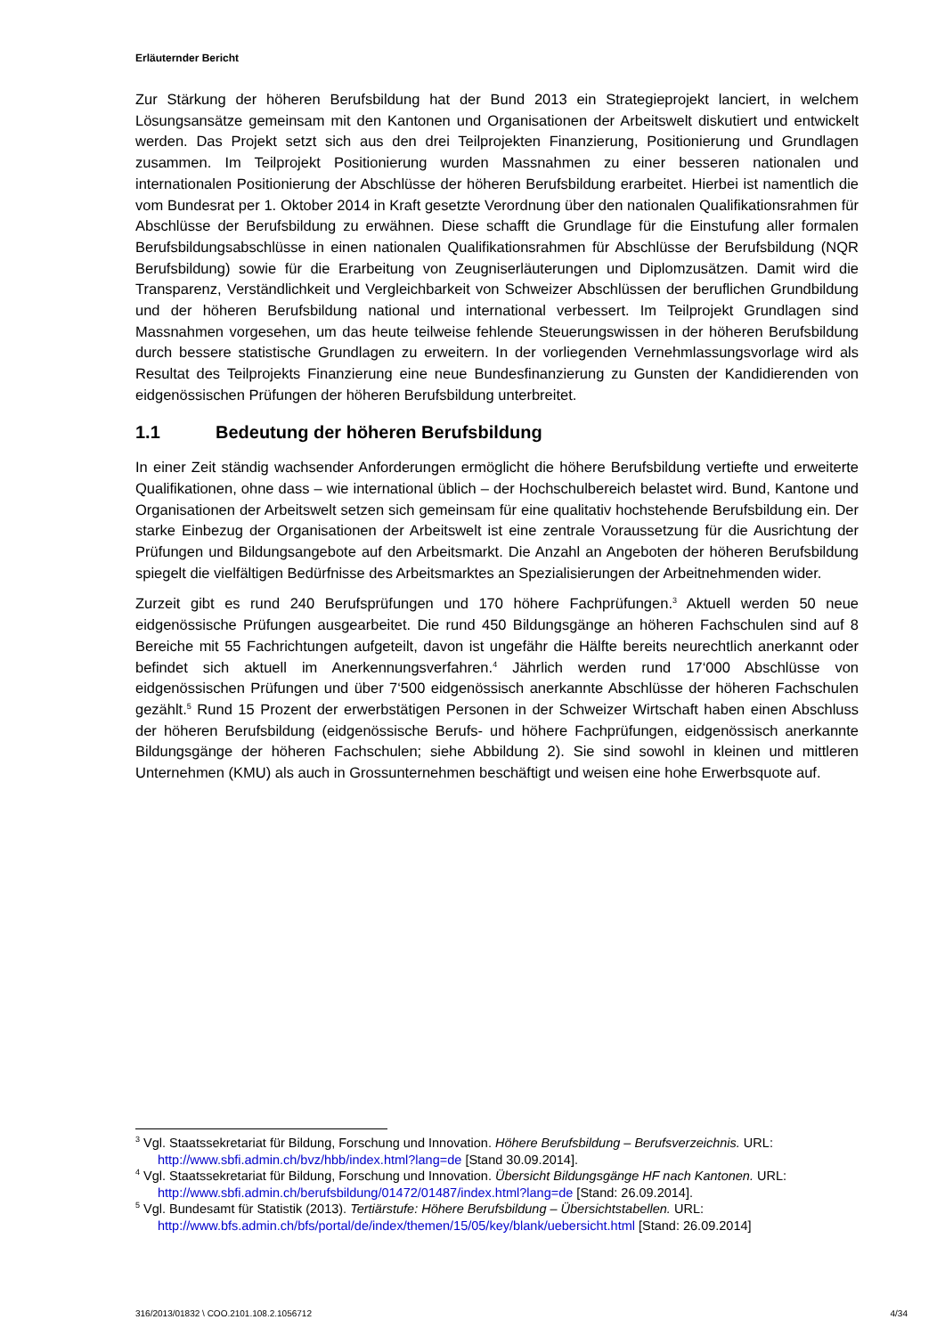Erläuternder Bericht
Zur Stärkung der höheren Berufsbildung hat der Bund 2013 ein Strategieprojekt lanciert, in welchem Lösungsansätze gemeinsam mit den Kantonen und Organisationen der Arbeitswelt diskutiert und entwickelt werden. Das Projekt setzt sich aus den drei Teilprojekten Finanzierung, Positionierung und Grundlagen zusammen. Im Teilprojekt Positionierung wurden Massnahmen zu einer besseren nationalen und internationalen Positionierung der Abschlüsse der höheren Berufsbildung erarbeitet. Hierbei ist namentlich die vom Bundesrat per 1. Oktober 2014 in Kraft gesetzte Verordnung über den nationalen Qualifikationsrahmen für Abschlüsse der Berufsbildung zu erwähnen. Diese schafft die Grundlage für die Einstufung aller formalen Berufsbildungsabschlüsse in einen nationalen Qualifikationsrahmen für Abschlüsse der Berufsbildung (NQR Berufsbildung) sowie für die Erarbeitung von Zeugniserläuterungen und Diplomzusätzen. Damit wird die Transparenz, Verständlichkeit und Vergleichbarkeit von Schweizer Abschlüssen der beruflichen Grundbildung und der höheren Berufsbildung national und international verbessert. Im Teilprojekt Grundlagen sind Massnahmen vorgesehen, um das heute teilweise fehlende Steuerungswissen in der höheren Berufsbildung durch bessere statistische Grundlagen zu erweitern. In der vorliegenden Vernehmlassungsvorlage wird als Resultat des Teilprojekts Finanzierung eine neue Bundesfinanzierung zu Gunsten der Kandidierenden von eidgenössischen Prüfungen der höheren Berufsbildung unterbreitet.
1.1 Bedeutung der höheren Berufsbildung
In einer Zeit ständig wachsender Anforderungen ermöglicht die höhere Berufsbildung vertiefte und erweiterte Qualifikationen, ohne dass – wie international üblich – der Hochschulbereich belastet wird. Bund, Kantone und Organisationen der Arbeitswelt setzen sich gemeinsam für eine qualitativ hochstehende Berufsbildung ein. Der starke Einbezug der Organisationen der Arbeitswelt ist eine zentrale Voraussetzung für die Ausrichtung der Prüfungen und Bildungsangebote auf den Arbeitsmarkt. Die Anzahl an Angeboten der höheren Berufsbildung spiegelt die vielfältigen Bedürfnisse des Arbeitsmarktes an Spezialisierungen der Arbeitnehmenden wider.
Zurzeit gibt es rund 240 Berufsprüfungen und 170 höhere Fachprüfungen.<sup>3</sup> Aktuell werden 50 neue eidgenössische Prüfungen ausgearbeitet. Die rund 450 Bildungsgänge an höheren Fachschulen sind auf 8 Bereiche mit 55 Fachrichtungen aufgeteilt, davon ist ungefähr die Hälfte bereits neurechtlich anerkannt oder befindet sich aktuell im Anerkennungsverfahren.<sup>4</sup> Jährlich werden rund 17‘000 Abschlüsse von eidgenössischen Prüfungen und über 7‘500 eidgenössisch anerkannte Abschlüsse der höheren Fachschulen gezählt.<sup>5</sup> Rund 15 Prozent der erwerbstätigen Personen in der Schweizer Wirtschaft haben einen Abschluss der höheren Berufsbildung (eidgenössische Berufs- und höhere Fachprüfungen, eidgenössisch anerkannte Bildungsgänge der höheren Fachschulen; siehe Abbildung 2). Sie sind sowohl in kleinen und mittleren Unternehmen (KMU) als auch in Grossunternehmen beschäftigt und weisen eine hohe Erwerbsquote auf.
<sup>3</sup> Vgl. Staatssekretariat für Bildung, Forschung und Innovation. Höhere Berufsbildung – Berufsverzeichnis. URL: http://www.sbfi.admin.ch/bvz/hbb/index.html?lang=de [Stand 30.09.2014].
<sup>4</sup> Vgl. Staatssekretariat für Bildung, Forschung und Innovation. Übersicht Bildungsgänge HF nach Kantonen. URL: http://www.sbfi.admin.ch/berufsbildung/01472/01487/index.html?lang=de [Stand: 26.09.2014].
<sup>5</sup> Vgl. Bundesamt für Statistik (2013). Tertiärstufe: Höhere Berufsbildung – Übersichtstabellen. URL: http://www.bfs.admin.ch/bfs/portal/de/index/themen/15/05/key/blank/uebersicht.html [Stand: 26.09.2014]
316/2013/01832 \ COO.2101.108.2.1056712 4/34